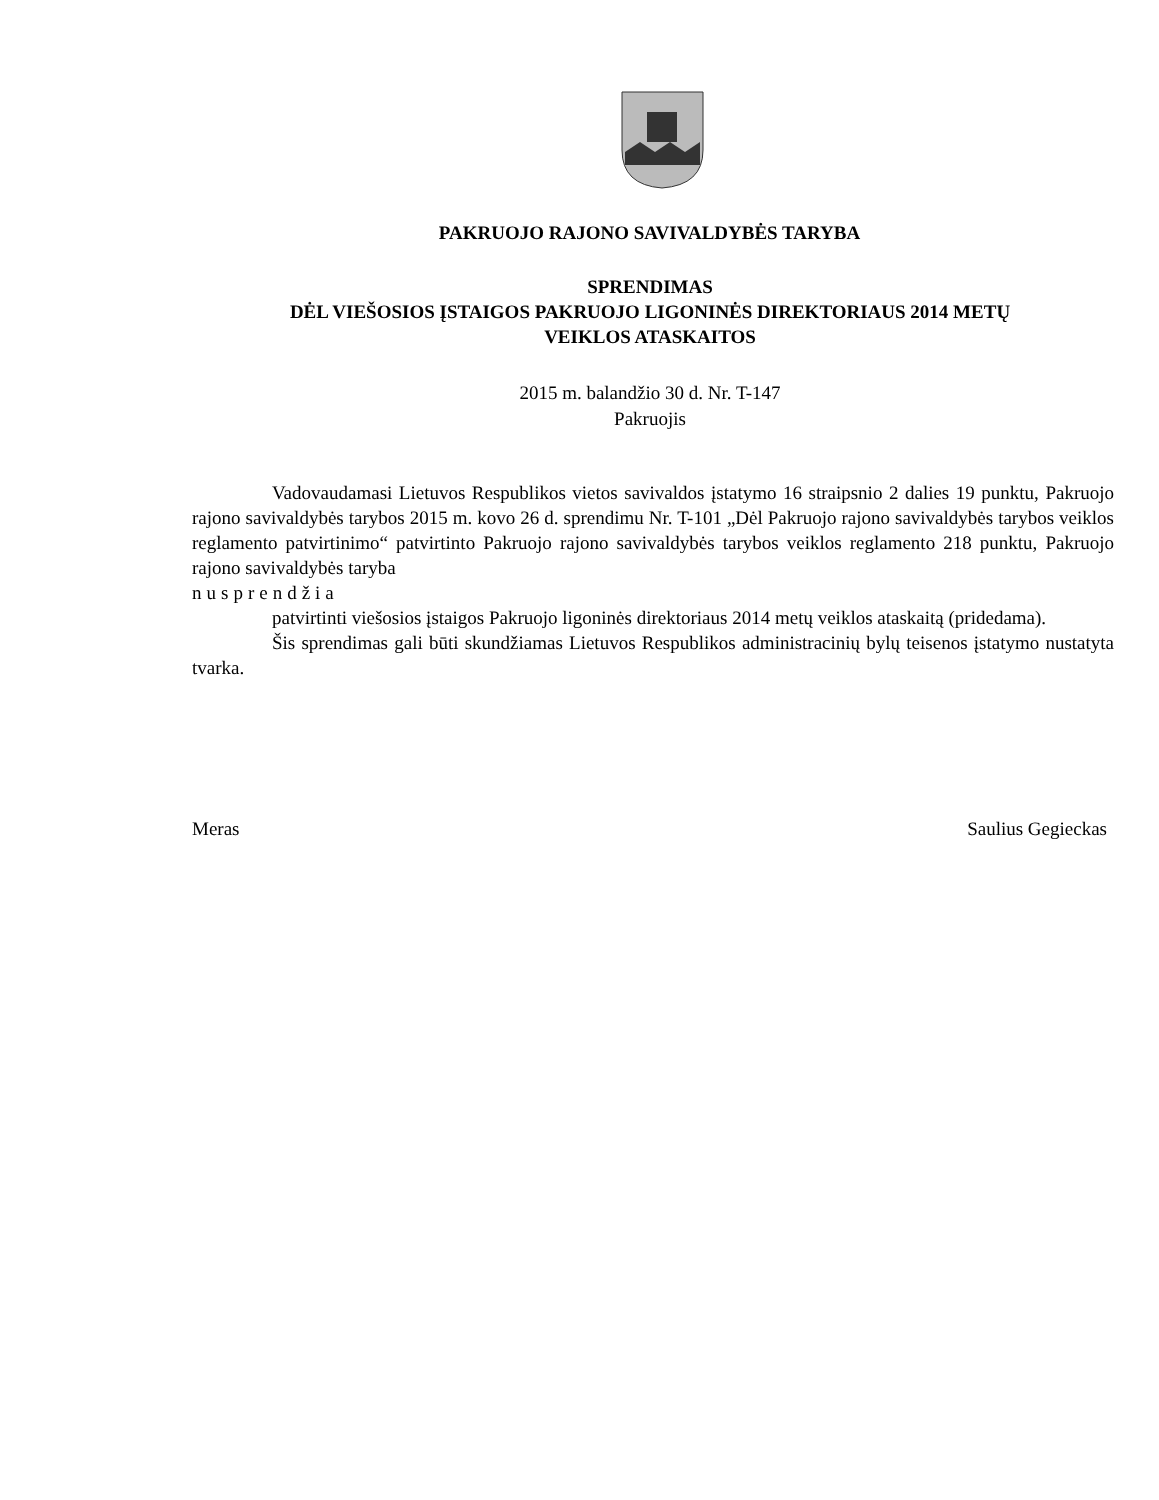PAKRUOJO RAJONO SAVIVALDYBĖS TARYBA
SPRENDIMAS
DĖL VIEŠOSIOS ĮSTAIGOS PAKRUOJO LIGONINĖS DIREKTORIAUS 2014 METŲ
VEIKLOS ATASKAITOS
2015 m. balandžio 30 d. Nr. T-147
Pakruojis
Vadovaudamasi Lietuvos Respublikos vietos savivaldos įstatymo 16 straipsnio 2 dalies 19 punktu, Pakruojo rajono savivaldybės tarybos 2015 m. kovo 26 d. sprendimu Nr. T-101 „Dėl Pakruojo rajono savivaldybės tarybos veiklos reglamento patvirtinimo“ patvirtinto Pakruojo rajono savivaldybės tarybos veiklos reglamento 218 punktu, Pakruojo rajono savivaldybės taryba
nusprendžia
patvirtinti viešosios įstaigos Pakruojo ligoninės direktoriaus 2014 metų veiklos ataskaitą (pridedama).
Šis sprendimas gali būti skundžiamas Lietuvos Respublikos administracinių bylų teisenos įstatymo nustatyta tvarka.
Meras Saulius Gegieckas